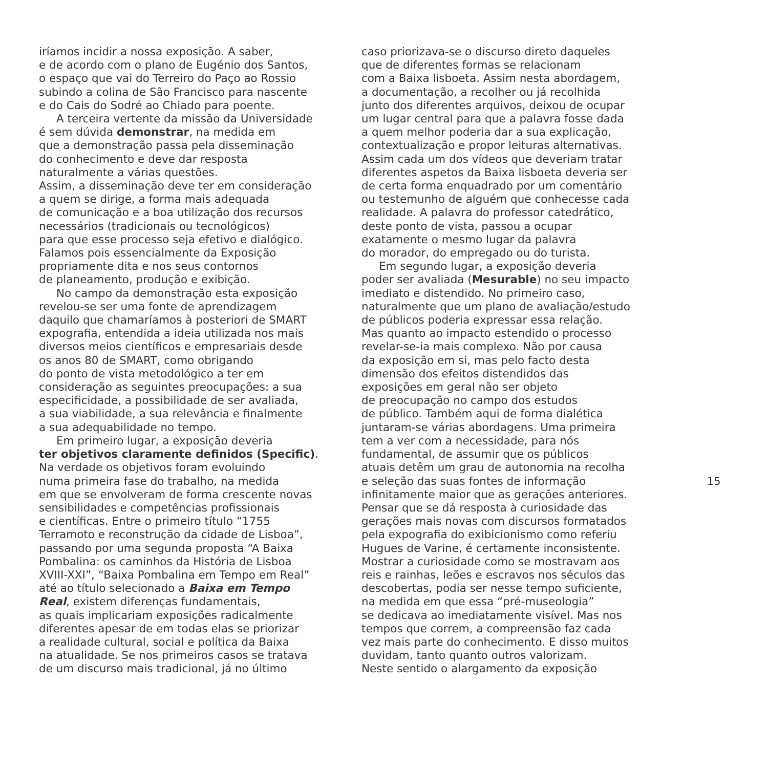iríamos incidir a nossa exposição. A saber,
e de acordo com o plano de Eugénio dos Santos,
o espaço que vai do Terreiro do Paço ao Rossio
subindo a colina de São Francisco para nascente
e do Cais do Sodré ao Chiado para poente.
A terceira vertente da missão da Universidade
é sem dúvida demonstrar, na medida em
que a demonstração passa pela disseminação
do conhecimento e deve dar resposta
naturalmente a várias questões.
Assim, a disseminação deve ter em consideração
a quem se dirige, a forma mais adequada
de comunicação e a boa utilização dos recursos
necessários (tradicionais ou tecnológicos)
para que esse processo seja efetivo e dialógico.
Falamos pois essencialmente da Exposição
propriamente dita e nos seus contornos
de planeamento, produção e exibição.
No campo da demonstração esta exposição
revelou-se ser uma fonte de aprendizagem
daquilo que chamaríamos à posteriori de SMART
expografia, entendida a ideia utilizada nos mais
diversos meios científicos e empresariais desde
os anos 80 de SMART, como obrigando
do ponto de vista metodológico a ter em
consideração as seguintes preocupações: a sua
especificidade, a possibilidade de ser avaliada,
a sua viabilidade, a sua relevância e finalmente
a sua adequabilidade no tempo.
Em primeiro lugar, a exposição deveria
ter objetivos claramente definidos (Specific).
Na verdade os objetivos foram evoluindo
numa primeira fase do trabalho, na medida
em que se envolveram de forma crescente novas
sensibilidades e competências profissionais
e científicas. Entre o primeiro título “1755
Terramoto e reconstrução da cidade de Lisboa”,
passando por uma segunda proposta “A Baixa
Pombalina: os caminhos da História de Lisboa
XVIII-XXI”, “Baixa Pombalina em Tempo em Real”
até ao título selecionado a Baixa em Tempo
Real, existem diferenças fundamentais,
as quais implicariam exposições radicalmente
diferentes apesar de em todas elas se priorizar
a realidade cultural, social e política da Baixa
na atualidade. Se nos primeiros casos se tratava
de um discurso mais tradicional, já no último
caso priorizava-se o discurso direto daqueles
que de diferentes formas se relacionam
com a Baixa lisboeta. Assim nesta abordagem,
a documentação, a recolher ou já recolhida
junto dos diferentes arquivos, deixou de ocupar
um lugar central para que a palavra fosse dada
a quem melhor poderia dar a sua explicação,
contextualização e propor leituras alternativas.
Assim cada um dos vídeos que deveriam tratar
diferentes aspetos da Baixa lisboeta deveria ser
de certa forma enquadrado por um comentário
ou testemunho de alguém que conhecesse cada
realidade. A palavra do professor catedrático,
deste ponto de vista, passou a ocupar
exatamente o mesmo lugar da palavra
do morador, do empregado ou do turista.
Em segundo lugar, a exposição deveria
poder ser avaliada (Mesurable) no seu impacto
imediato e distendido. No primeiro caso,
naturalmente que um plano de avaliação/estudo
de públicos poderia expressar essa relação.
Mas quanto ao impacto estendido o processo
revelar-se-ia mais complexo. Não por causa
da exposição em si, mas pelo facto desta
dimensão dos efeitos distendidos das
exposições em geral não ser objeto
de preocupação no campo dos estudos
de público. Também aqui de forma dialética
juntaram-se várias abordagens. Uma primeira
tem a ver com a necessidade, para nós
fundamental, de assumir que os públicos
atuais detêm um grau de autonomia na recolha
e seleção das suas fontes de informação
infinitamente maior que as gerações anteriores.
Pensar que se dá resposta à curiosidade das
gerações mais novas com discursos formatados
pela expografia do exibicionismo como referiu
Hugues de Varine, é certamente inconsistente.
Mostrar a curiosidade como se mostravam aos
reis e rainhas, leões e escravos nos séculos das
descobertas, podia ser nesse tempo suficiente,
na medida em que essa “pré-museologia”
se dedicava ao imediatamente visível. Mas nos
tempos que correm, a compreensão faz cada
vez mais parte do conhecimento. E disso muitos
duvidam, tanto quanto outros valorizam.
Neste sentido o alargamento da exposição
15